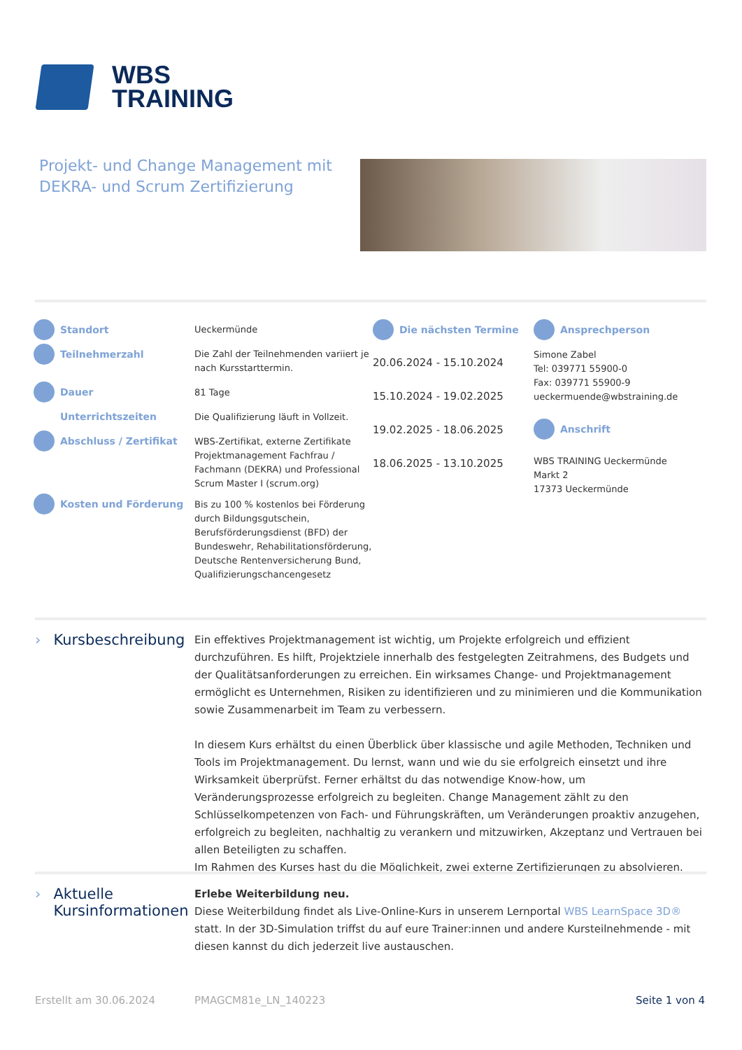WBS
TRAINING
Projekt- und Change Management mit
DEKRA- und Scrum Zertifizierung
Standort
Teilnehmerzahl
Dauer
Unterrichtszeiten
Abschluss / Zertifikat
Kosten und Förderung
Ueckermünde
Die Zahl der Teilnehmenden variiert je nach Kursstarttermin.
81 Tage
Die Qualifizierung läuft in Vollzeit.
WBS-Zertifikat, externe Zertifikate Projektmanagement Fachfrau / Fachmann (DEKRA) und Professional Scrum Master I (scrum.org)
Bis zu 100 % kostenlos bei Förderung durch Bildungsgutschein, Berufsförderungsdienst (BFD) der Bundeswehr, Rehabilitationsförderung, Deutsche Rentenversicherung Bund, Qualifizierungschancengesetz
Die nächsten Termine
20.06.2024 - 15.10.2024
15.10.2024 - 19.02.2025
19.02.2025 - 18.06.2025
18.06.2025 - 13.10.2025
Ansprechperson
Simone Zabel
Tel: 039771 55900-0
Fax: 039771 55900-9
ueckermuende@wbstraining.de
Anschrift
WBS TRAINING Ueckermünde
Markt 2
17373 Ueckermünde
› Kursbeschreibung
Ein effektives Projektmanagement ist wichtig, um Projekte erfolgreich und effizient durchzuführen. Es hilft, Projektziele innerhalb des festgelegten Zeitrahmens, des Budgets und der Qualitätsanforderungen zu erreichen. Ein wirksames Change- und Projektmanagement ermöglicht es Unternehmen, Risiken zu identifizieren und zu minimieren und die Kommunikation sowie Zusammenarbeit im Team zu verbessern.
In diesem Kurs erhältst du einen Überblick über klassische und agile Methoden, Techniken und Tools im Projektmanagement. Du lernst, wann und wie du sie erfolgreich einsetzt und ihre Wirksamkeit überprüfst. Ferner erhältst du das notwendige Know-how, um Veränderungsprozesse erfolgreich zu begleiten. Change Management zählt zu den Schlüsselkompetenzen von Fach- und Führungskräften, um Veränderungen proaktiv anzugehen, erfolgreich zu begleiten, nachhaltig zu verankern und mitzuwirken, Akzeptanz und Vertrauen bei allen Beteiligten zu schaffen.
Im Rahmen des Kurses hast du die Möglichkeit, zwei externe Zertifizierungen zu absolvieren.
› Aktuelle Kursinformationen
Erlebe Weiterbildung neu.
Diese Weiterbildung findet als Live-Online-Kurs in unserem Lernportal WBS LearnSpace 3D® statt. In der 3D-Simulation triffst du auf eure Trainer:innen und andere Kursteilnehmende - mit diesen kannst du dich jederzeit live austauschen.
Erstellt am 30.06.2024 PMAGCM81e_LN_140223 Seite 1 von 4